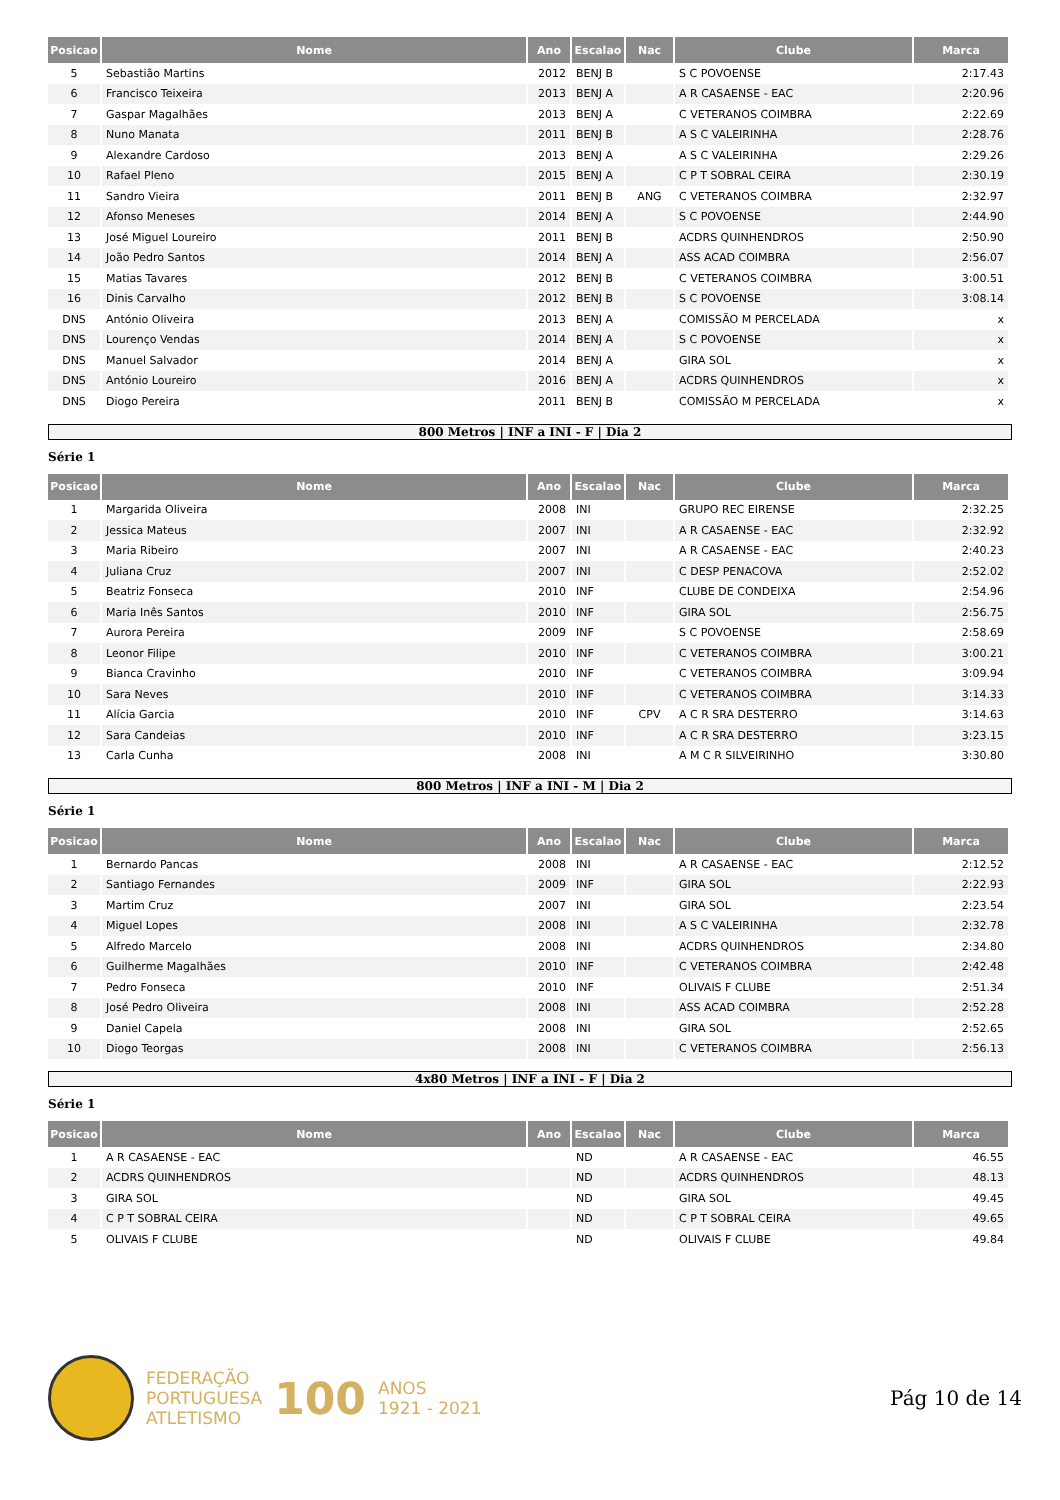| Posicao | Nome | Ano | Escalao | Nac | Clube | Marca |
| --- | --- | --- | --- | --- | --- | --- |
| 5 | Sebastião Martins | 2012 | BENJ B | | S C POVOENSE | 2:17.43 |
| 6 | Francisco Teixeira | 2013 | BENJ A | | A R CASAENSE - EAC | 2:20.96 |
| 7 | Gaspar Magalhães | 2013 | BENJ A | | C VETERANOS COIMBRA | 2:22.69 |
| 8 | Nuno Manata | 2011 | BENJ B | | A S C VALEIRINHA | 2:28.76 |
| 9 | Alexandre Cardoso | 2013 | BENJ A | | A S C VALEIRINHA | 2:29.26 |
| 10 | Rafael Pleno | 2015 | BENJ A | | C P T SOBRAL CEIRA | 2:30.19 |
| 11 | Sandro Vieira | 2011 | BENJ B | ANG | C VETERANOS COIMBRA | 2:32.97 |
| 12 | Afonso Meneses | 2014 | BENJ A | | S C POVOENSE | 2:44.90 |
| 13 | José Miguel Loureiro | 2011 | BENJ B | | ACDRS QUINHENDROS | 2:50.90 |
| 14 | João Pedro Santos | 2014 | BENJ A | | ASS ACAD COIMBRA | 2:56.07 |
| 15 | Matias Tavares | 2012 | BENJ B | | C VETERANOS COIMBRA | 3:00.51 |
| 16 | Dinis Carvalho | 2012 | BENJ B | | S C POVOENSE | 3:08.14 |
| DNS | António Oliveira | 2013 | BENJ A | | COMISSÃO M PERCELADA | x |
| DNS | Lourenço Vendas | 2014 | BENJ A | | S C POVOENSE | x |
| DNS | Manuel Salvador | 2014 | BENJ A | | GIRA SOL | x |
| DNS | António Loureiro | 2016 | BENJ A | | ACDRS QUINHENDROS | x |
| DNS | Diogo Pereira | 2011 | BENJ B | | COMISSÃO M PERCELADA | x |
800 Metros | INF a INI - F | Dia 2
Série 1
| Posicao | Nome | Ano | Escalao | Nac | Clube | Marca |
| --- | --- | --- | --- | --- | --- | --- |
| 1 | Margarida Oliveira | 2008 | INI | | GRUPO REC EIRENSE | 2:32.25 |
| 2 | Jessica Mateus | 2007 | INI | | A R CASAENSE - EAC | 2:32.92 |
| 3 | Maria Ribeiro | 2007 | INI | | A R CASAENSE - EAC | 2:40.23 |
| 4 | Juliana Cruz | 2007 | INI | | C DESP PENACOVA | 2:52.02 |
| 5 | Beatriz Fonseca | 2010 | INF | | CLUBE DE CONDEIXA | 2:54.96 |
| 6 | Maria Inês Santos | 2010 | INF | | GIRA SOL | 2:56.75 |
| 7 | Aurora Pereira | 2009 | INF | | S C POVOENSE | 2:58.69 |
| 8 | Leonor Filipe | 2010 | INF | | C VETERANOS COIMBRA | 3:00.21 |
| 9 | Bianca Cravinho | 2010 | INF | | C VETERANOS COIMBRA | 3:09.94 |
| 10 | Sara Neves | 2010 | INF | | C VETERANOS COIMBRA | 3:14.33 |
| 11 | Alícia Garcia | 2010 | INF | CPV | A C R SRA DESTERRO | 3:14.63 |
| 12 | Sara Candeias | 2010 | INF | | A C R SRA DESTERRO | 3:23.15 |
| 13 | Carla Cunha | 2008 | INI | | A M C R SILVEIRINHO | 3:30.80 |
800 Metros | INF a INI - M | Dia 2
Série 1
| Posicao | Nome | Ano | Escalao | Nac | Clube | Marca |
| --- | --- | --- | --- | --- | --- | --- |
| 1 | Bernardo Pancas | 2008 | INI | | A R CASAENSE - EAC | 2:12.52 |
| 2 | Santiago Fernandes | 2009 | INF | | GIRA SOL | 2:22.93 |
| 3 | Martim Cruz | 2007 | INI | | GIRA SOL | 2:23.54 |
| 4 | Miguel Lopes | 2008 | INI | | A S C VALEIRINHA | 2:32.78 |
| 5 | Alfredo Marcelo | 2008 | INI | | ACDRS QUINHENDROS | 2:34.80 |
| 6 | Guilherme Magalhães | 2010 | INF | | C VETERANOS COIMBRA | 2:42.48 |
| 7 | Pedro Fonseca | 2010 | INF | | OLIVAIS F CLUBE | 2:51.34 |
| 8 | José Pedro Oliveira | 2008 | INI | | ASS ACAD COIMBRA | 2:52.28 |
| 9 | Daniel Capela | 2008 | INI | | GIRA SOL | 2:52.65 |
| 10 | Diogo Teorgas | 2008 | INI | | C VETERANOS COIMBRA | 2:56.13 |
4x80 Metros | INF a INI - F | Dia 2
Série 1
| Posicao | Nome | Ano | Escalao | Nac | Clube | Marca |
| --- | --- | --- | --- | --- | --- | --- |
| 1 | A R CASAENSE - EAC | | ND | | A R CASAENSE - EAC | 46.55 |
| 2 | ACDRS QUINHENDROS | | ND | | ACDRS QUINHENDROS | 48.13 |
| 3 | GIRA SOL | | ND | | GIRA SOL | 49.45 |
| 4 | C P T SOBRAL CEIRA | | ND | | C P T SOBRAL CEIRA | 49.65 |
| 5 | OLIVAIS F CLUBE | | ND | | OLIVAIS F CLUBE | 49.84 |
FEDERAÇÃO
PORTUGUESA
ATLETISMO
100
ANOS
1921 - 2021
Pág 10 de 14